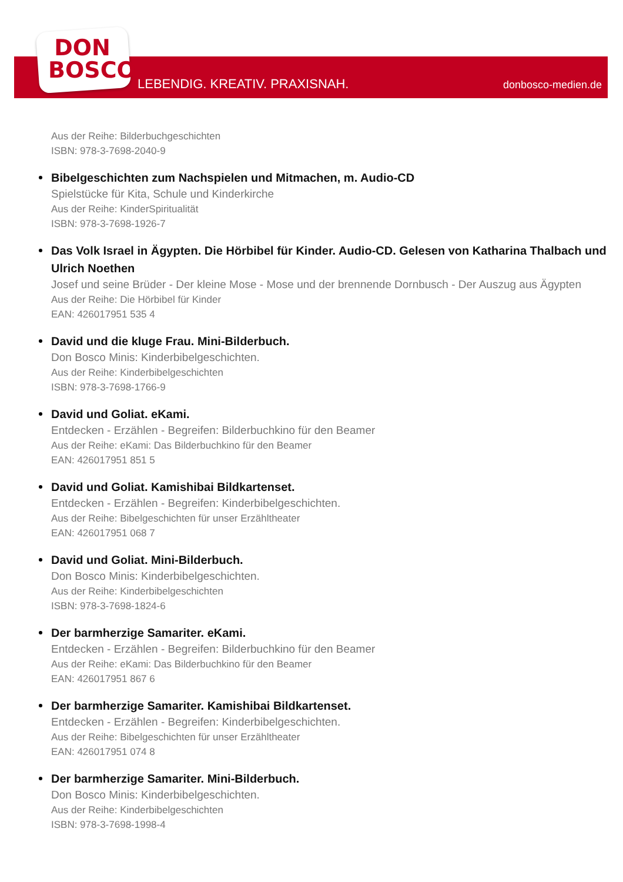DON
BOSCO
LEBENDIG. KREATIV. PRAXISNAH. donbosco-medien.de
Aus der Reihe: Bilderbuchgeschichten
ISBN: 978-3-7698-2040-9
Bibelgeschichten zum Nachspielen und Mitmachen, m. Audio-CD
Spielstücke für Kita, Schule und Kinderkirche
Aus der Reihe: KinderSpiritualität
ISBN: 978-3-7698-1926-7
Das Volk Israel in Ägypten. Die Hörbibel für Kinder. Audio-CD. Gelesen von Katharina Thalbach und Ulrich Noethen
Josef und seine Brüder - Der kleine Mose - Mose und der brennende Dornbusch - Der Auszug aus Ägypten
Aus der Reihe: Die Hörbibel für Kinder
EAN: 426017951 535 4
David und die kluge Frau. Mini-Bilderbuch.
Don Bosco Minis: Kinderbibelgeschichten.
Aus der Reihe: Kinderbibelgeschichten
ISBN: 978-3-7698-1766-9
David und Goliat. eKami.
Entdecken - Erzählen - Begreifen: Bilderbuchkino für den Beamer
Aus der Reihe: eKami: Das Bilderbuchkino für den Beamer
EAN: 426017951 851 5
David und Goliat. Kamishibai Bildkartenset.
Entdecken - Erzählen - Begreifen: Kinderbibelgeschichten.
Aus der Reihe: Bibelgeschichten für unser Erzähltheater
EAN: 426017951 068 7
David und Goliat. Mini-Bilderbuch.
Don Bosco Minis: Kinderbibelgeschichten.
Aus der Reihe: Kinderbibelgeschichten
ISBN: 978-3-7698-1824-6
Der barmherzige Samariter. eKami.
Entdecken - Erzählen - Begreifen: Bilderbuchkino für den Beamer
Aus der Reihe: eKami: Das Bilderbuchkino für den Beamer
EAN: 426017951 867 6
Der barmherzige Samariter. Kamishibai Bildkartenset.
Entdecken - Erzählen - Begreifen: Kinderbibelgeschichten.
Aus der Reihe: Bibelgeschichten für unser Erzähltheater
EAN: 426017951 074 8
Der barmherzige Samariter. Mini-Bilderbuch.
Don Bosco Minis: Kinderbibelgeschichten.
Aus der Reihe: Kinderbibelgeschichten
ISBN: 978-3-7698-1998-4